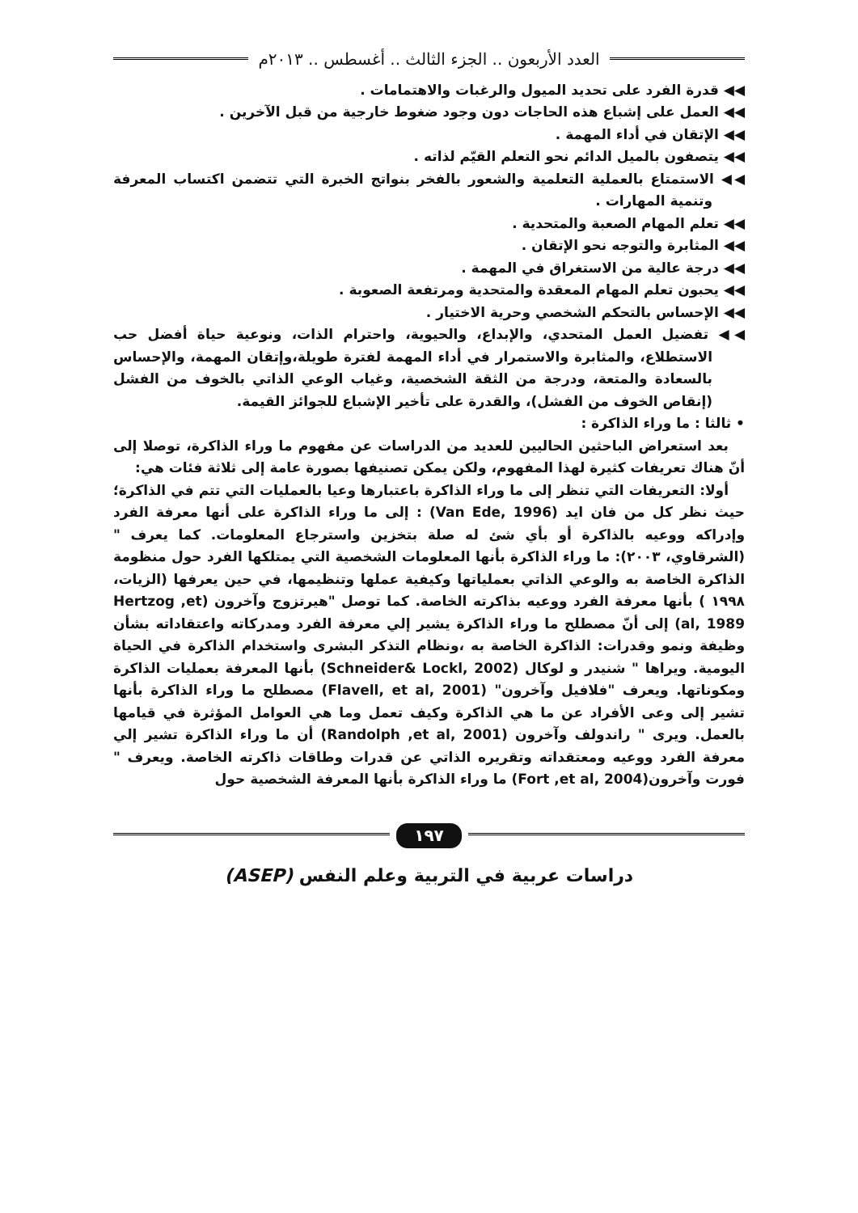العدد الأربعون .. الجزء الثالث .. أغسطس .. ٢٠١٣م
◀◀ قدرة الفرد على تحديد الميول والرغبات والاهتمامات .
◀◀ العمل على إشباع هذه الحاجات دون وجود ضغوط خارجية من قبل الآخرين .
◀◀ الإتقان في أداء المهمة .
◀◀ يتصفون بالميل الدائم نحو التعلم القيّم لذاته .
◀◀ الاستمتاع بالعملية التعلمية والشعور بالفخر بنواتج الخبرة التي تتضمن اكتساب المعرفة وتنمية المهارات .
◀◀ تعلم المهام الصعبة والمتحدية .
◀◀ المثابرة والتوجه نحو الإتقان .
◀◀ درجة عالية من الاستغراق في المهمة .
◀◀ يحبون تعلم المهام المعقدة والمتحدية ومرتفعة الصعوبة .
◀◀ الإحساس بالتحكم الشخصي وحرية الاختيار .
◀◀ تفضيل العمل المتحدي، والإبداع، والحيوية، واحترام الذات، ونوعية حياة أفضل حب الاستطلاع، والمثابرة والاستمرار في أداء المهمة لفترة طويلة،وإتقان المهمة، والإحساس بالسعادة والمتعة، ودرجة من الثقة الشخصية، وغياب الوعي الذاتي بالخوف من الفشل (إنقاص الخوف من الفشل)، والقدرة على تأخير الإشباع للجوائز القيمة.
• ثالثا : ما وراء الذاكرة :
بعد استعراض الباحثين الحاليين للعديد من الدراسات عن مفهوم ما وراء الذاكرة، توصلا إلى أنّ هناك تعريفات كثيرة لهذا المفهوم، ولكن يمكن تصنيفها بصورة عامة إلى ثلاثة فئات هي:
أولا: التعريفات التي تنظر إلى ما وراء الذاكرة باعتبارها وعيا بالعمليات التي تتم في الذاكرة؛ حيث نظر كل من فان ايد (Van Ede, 1996) : إلى ما وراء الذاكرة على أنها معرفة الفرد وإدراكه ووعيه بالذاكرة أو بأي شئ له صلة بتخزين واسترجاع المعلومات. كما يعرف "(الشرقاوي، ٢٠٠٣): ما وراء الذاكرة بأنها المعلومات الشخصية التي يمتلكها الفرد حول منظومة الذاكرة الخاصة به والوعي الذاتي بعملياتها وكيفية عملها وتنظيمها، في حين يعرفها (الزيات، ١٩٩٨ ) بأنها معرفة الفرد ووعيه بذاكرته الخاصة. كما توصل "هيرتزوج وآخرون (Hertzog ,et al, 1989) إلى أنّ مصطلح ما وراء الذاكرة يشير إلي معرفة الفرد ومدركاته واعتقاداته بشأن وظيفة ونمو وقدرات: الذاكرة الخاصة به ،ونظام التذكر البشرى واستخدام الذاكرة في الحياة اليومية. ويراها " شنيدر و لوكال (Schneider& Lockl, 2002) بأنها المعرفة بعمليات الذاكرة ومكوناتها. ويعرف "فلافيل وآخرون" (Flavell, et al, 2001) مصطلح ما وراء الذاكرة بأنها تشير إلى وعى الأفراد عن ما هي الذاكرة وكيف تعمل وما هي العوامل المؤثرة في قيامها بالعمل. ويرى " راندولف وآخرون (Randolph ,et al, 2001) أن ما وراء الذاكرة تشير إلي معرفة الفرد ووعيه ومعتقداته وتقريره الذاتي عن قدرات وطاقات ذاكرته الخاصة. ويعرف " فورت وآخرون(Fort ,et al, 2004) ما وراء الذاكرة بأنها المعرفة الشخصية حول
١٩٧
دراسات عربية في التربية وعلم النفس (ASEP)